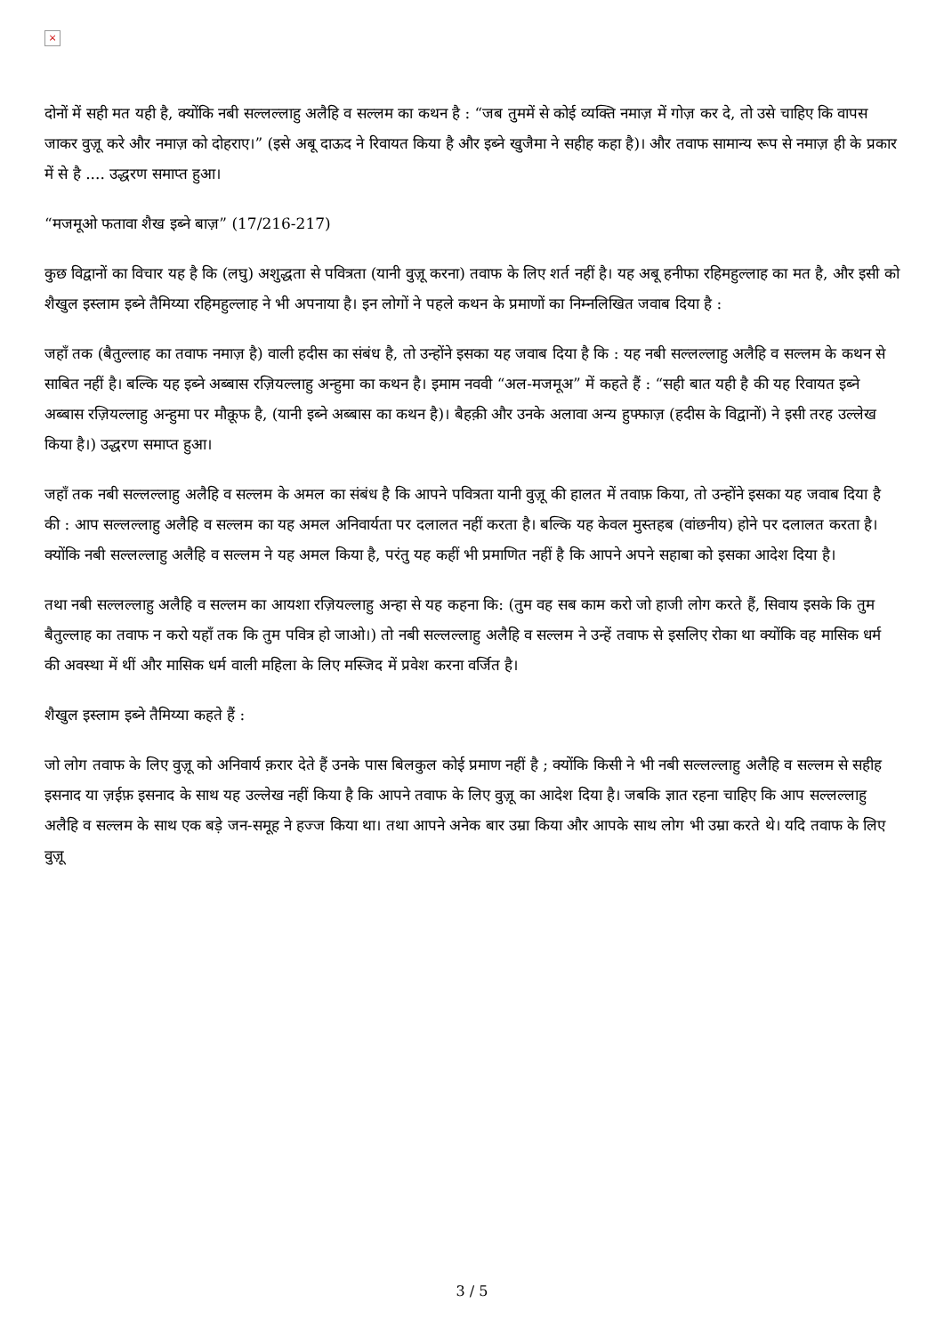×
दोनों में सही मत यही है, क्योंकि नबी सल्लल्लाहु अलैहि व सल्लम का कथन है : “जब तुममें से कोई व्यक्ति नमाज़ में गोज़ कर दे, तो उसे चाहिए कि वापस जाकर वुज़ू करे और नमाज़ को दोहराए।” (इसे अबू दाऊद ने रिवायत किया है और इब्ने खुजैमा ने सहीह कहा है)। और तवाफ सामान्य रूप से नमाज़ ही के प्रकार में से है .... उद्धरण समाप्त हुआ।
“मजमूओ फतावा शैख इब्ने बाज़” (17/216-217)
कुछ विद्वानों का विचार यह है कि (लघु) अशुद्धता से पवित्रता (यानी वुज़ू करना) तवाफ के लिए शर्त नहीं है। यह अबू हनीफा रहिमहुल्लाह का मत है, और इसी को शैखुल इस्लाम इब्ने तैमिय्या रहिमहुल्लाह ने भी अपनाया है। इन लोगों ने पहले कथन के प्रमाणों का निम्नलिखित जवाब दिया है :
जहाँ तक (बैतुल्लाह का तवाफ नमाज़ है) वाली हदीस का संबंध है, तो उन्होंने इसका यह जवाब दिया है कि : यह नबी सल्लल्लाहु अलैहि व सल्लम के कथन से साबित नहीं है। बल्कि यह इब्ने अब्बास रज़ियल्लाहु अन्हुमा का कथन है। इमाम नववी “अल-मजमूअ” में कहते हैं : “सही बात यही है की यह रिवायत इब्ने अब्बास रज़ियल्लाहु अन्हुमा पर मौक़ूफ है, (यानी इब्ने अब्बास का कथन है)। बैहक़ी और उनके अलावा अन्य हुफ्फाज़ (हदीस के विद्वानों) ने इसी तरह उल्लेख किया है।) उद्धरण समाप्त हुआ।
जहाँ तक नबी सल्लल्लाहु अलैहि व सल्लम के अमल का संबंध है कि आपने पवित्रता यानी वुज़ू की हालत में तवाफ़ किया, तो उन्होंने इसका यह जवाब दिया है की : आप सल्लल्लाहु अलैहि व सल्लम का यह अमल अनिवार्यता पर दलालत नहीं करता है। बल्कि यह केवल मुस्तहब (वांछनीय) होने पर दलालत करता है। क्योंकि नबी सल्लल्लाहु अलैहि व सल्लम ने यह अमल किया है, परंतु यह कहीं भी प्रमाणित नहीं है कि आपने अपने सहाबा को इसका आदेश दिया है।
तथा नबी सल्लल्लाहु अलैहि व सल्लम का आयशा रज़ियल्लाहु अन्हा से यह कहना कि: (तुम वह सब काम करो जो हाजी लोग करते हैं, सिवाय इसके कि तुम बैतुल्लाह का तवाफ न करो यहाँ तक कि तुम पवित्र हो जाओ।) तो नबी सल्लल्लाहु अलैहि व सल्लम ने उन्हें तवाफ से इसलिए रोका था क्योंकि वह मासिक धर्म की अवस्था में थीं और मासिक धर्म वाली महिला के लिए मस्जिद में प्रवेश करना वर्जित है।
शैखुल इस्लाम इब्ने तैमिय्या कहते हैं :
जो लोग तवाफ के लिए वुज़ू को अनिवार्य क़रार देते हैं उनके पास बिलकुल कोई प्रमाण नहीं है ; क्योंकि किसी ने भी नबी सल्लल्लाहु अलैहि व सल्लम से सहीह इसनाद या ज़ईफ़ इसनाद के साथ यह उल्लेख नहीं किया है कि आपने तवाफ के लिए वुज़ू का आदेश दिया है। जबकि ज्ञात रहना चाहिए कि आप सल्लल्लाहु अलैहि व सल्लम के साथ एक बड़े जन-समूह ने हज्ज किया था। तथा आपने अनेक बार उम्रा किया और आपके साथ लोग भी उम्रा करते थे। यदि तवाफ के लिए वुज़ू
3 / 5